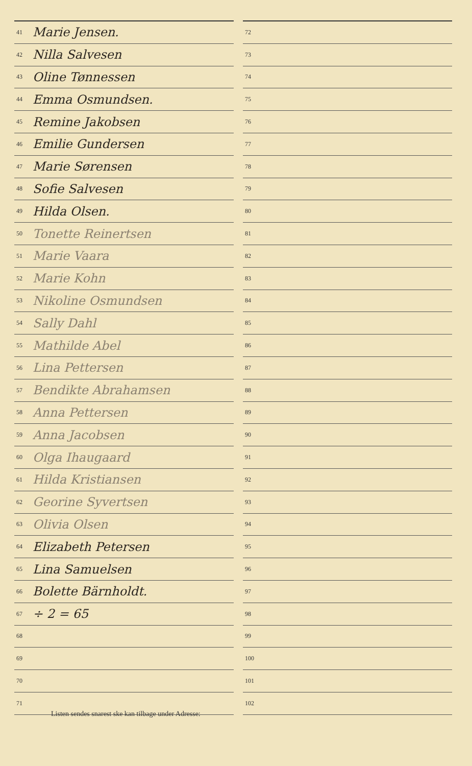| 41 | Marie Jensen. |
| 42 | Nilla Salvesen |
| 43 | Oline Tønnessen |
| 44 | Emma Osmundsen. |
| 45 | Remine Jakobsen |
| 46 | Emilie Gundersen |
| 47 | Marie Sørensen |
| 48 | Sofie Salvesen |
| 49 | Hilda Olsen. |
| 50 | Tonette Reinertsen |
| 51 | Marie Vaara |
| 52 | Marie Kohn |
| 53 | Nikoline Osmundsen |
| 54 | Sally Dahl |
| 55 | Mathilde Abel |
| 56 | Lina Pettersen |
| 57 | Bendikte Abrahamsen |
| 58 | Anna Pettersen |
| 59 | Anna Jacobsen |
| 60 | Olga Ihaugaard |
| 61 | Hilda Kristiansen |
| 62 | Georine Syvertsen |
| 63 | Olivia Olsen |
| 64 | Elizabeth Petersen |
| 65 | Lina Samuelsen |
| 66 | Bolette Bärnholdt. |
| 67 | ÷ 2 = 65 |
| 68 | |
| 69 | |
| 70 | |
| 71 | |
| 72 | |
| 73 | |
| 74 | |
| 75 | |
| 76 | |
| 77 | |
| 78 | |
| 79 | |
| 80 | |
| 81 | |
| 82 | |
| 83 | |
| 84 | |
| 85 | |
| 86 | |
| 87 | |
| 88 | |
| 89 | |
| 90 | |
| 91 | |
| 92 | |
| 93 | |
| 94 | |
| 95 | |
| 96 | |
| 97 | |
| 98 | |
| 99 | |
| 100 | |
| 101 | |
| 102 | |
Listen sendes snarest ske kan tilbage under Adresse: